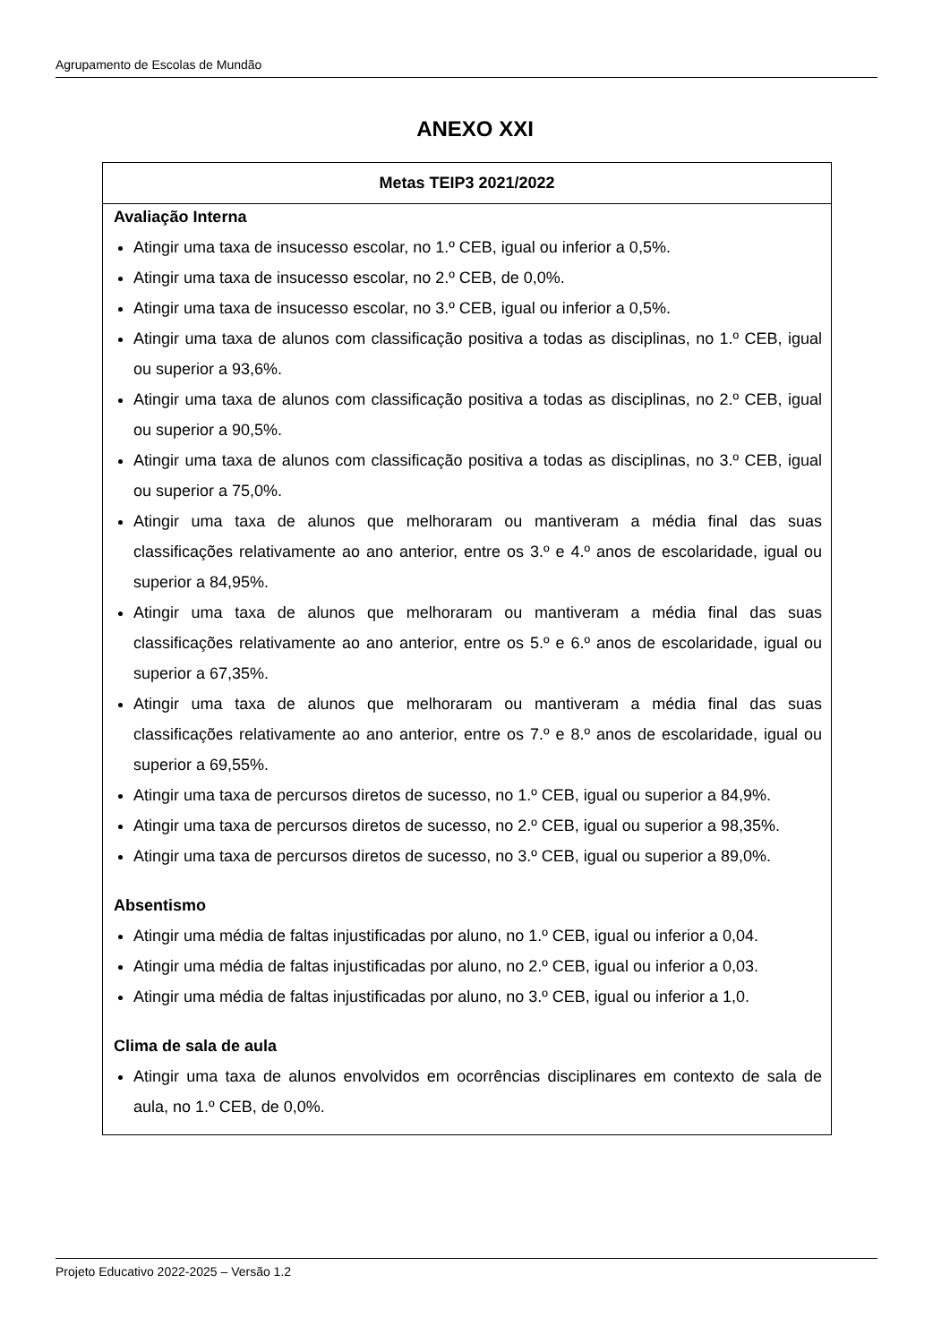Agrupamento de Escolas de Mundão
ANEXO XXI
| Metas TEIP3 2021/2022 |
| --- |
| Avaliação Interna Atingir uma taxa de insucesso escolar, no 1.º CEB, igual ou inferior a 0,5%. Atingir uma taxa de insucesso escolar, no 2.º CEB, de 0,0%. Atingir uma taxa de insucesso escolar, no 3.º CEB, igual ou inferior a 0,5%. Atingir uma taxa de alunos com classificação positiva a todas as disciplinas, no 1.º CEB, igual ou superior a 93,6%. Atingir uma taxa de alunos com classificação positiva a todas as disciplinas, no 2.º CEB, igual ou superior a 90,5%. Atingir uma taxa de alunos com classificação positiva a todas as disciplinas, no 3.º CEB, igual ou superior a 75,0%. Atingir uma taxa de alunos que melhoraram ou mantiveram a média final das suas classificações relativamente ao ano anterior, entre os 3.º e 4.º anos de escolaridade, igual ou superior a 84,95%. Atingir uma taxa de alunos que melhoraram ou mantiveram a média final das suas classificações relativamente ao ano anterior, entre os 5.º e 6.º anos de escolaridade, igual ou superior a 67,35%. Atingir uma taxa de alunos que melhoraram ou mantiveram a média final das suas classificações relativamente ao ano anterior, entre os 7.º e 8.º anos de escolaridade, igual ou superior a 69,55%. Atingir uma taxa de percursos diretos de sucesso, no 1.º CEB, igual ou superior a 84,9%. Atingir uma taxa de percursos diretos de sucesso, no 2.º CEB, igual ou superior a 98,35%. Atingir uma taxa de percursos diretos de sucesso, no 3.º CEB, igual ou superior a 89,0%. Absentismo Atingir uma média de faltas injustificadas por aluno, no 1.º CEB, igual ou inferior a 0,04. Atingir uma média de faltas injustificadas por aluno, no 2.º CEB, igual ou inferior a 0,03. Atingir uma média de faltas injustificadas por aluno, no 3.º CEB, igual ou inferior a 1,0. Clima de sala de aula Atingir uma taxa de alunos envolvidos em ocorrências disciplinares em contexto de sala de aula, no 1.º CEB, de 0,0%. |
Projeto Educativo 2022-2025 – Versão 1.2